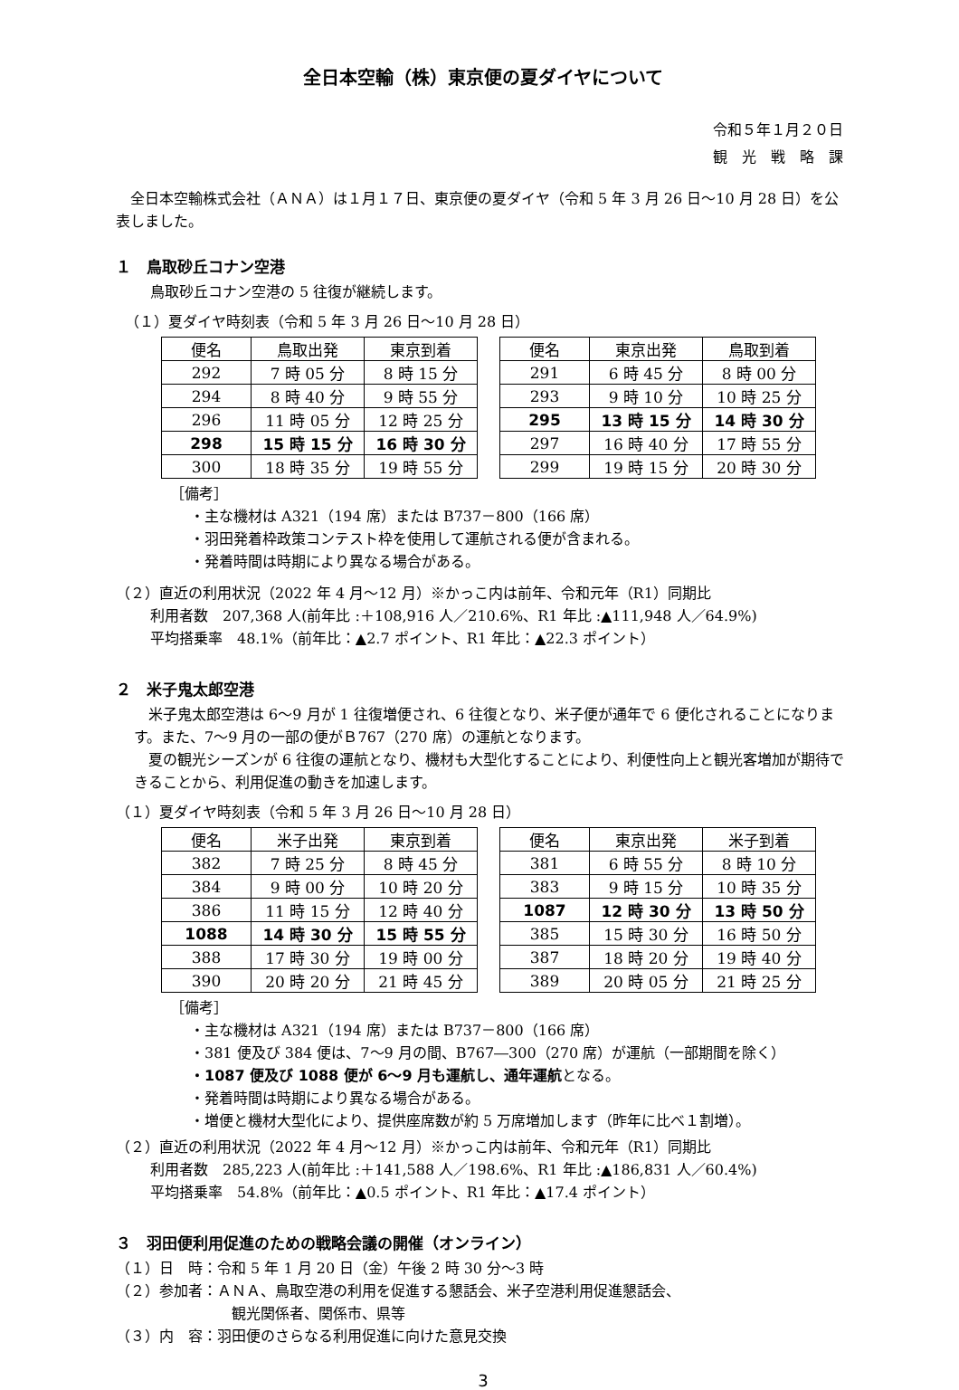全日本空輸（株）東京便の夏ダイヤについて
令和５年１月２０日
観　光　戦　略　課
　全日本空輸株式会社（ＡＮＡ）は１月１７日、東京便の夏ダイヤ（令和 5 年 3 月 26 日～10 月 28 日）を公表しました。
１　鳥取砂丘コナン空港
鳥取砂丘コナン空港の 5 往復が継続します。
（１）夏ダイヤ時刻表（令和 5 年 3 月 26 日～10 月 28 日）
| 便名 | 鳥取出発 | 東京到着 |
| --- | --- | --- |
| 292 | 7 時 05 分 | 8 時 15 分 |
| 294 | 8 時 40 分 | 9 時 55 分 |
| 296 | 11 時 05 分 | 12 時 25 分 |
| 298 | 15 時 15 分 | 16 時 30 分 |
| 300 | 18 時 35 分 | 19 時 55 分 |
| 便名 | 東京出発 | 鳥取到着 |
| --- | --- | --- |
| 291 | 6 時 45 分 | 8 時 00 分 |
| 293 | 9 時 10 分 | 10 時 25 分 |
| 295 | 13 時 15 分 | 14 時 30 分 |
| 297 | 16 時 40 分 | 17 時 55 分 |
| 299 | 19 時 15 分 | 20 時 30 分 |
［備考］
・主な機材は A321（194 席）または B737－800（166 席）
・羽田発着枠政策コンテスト枠を使用して運航される便が含まれる。
・発着時間は時期により異なる場合がある。
（２）直近の利用状況（2022 年 4 月～12 月）※かっこ内は前年、令和元年（R1）同期比
利用者数　207,368 人(前年比 :＋108,916 人／210.6%、R1 年比 :▲111,948 人／64.9%)
平均搭乗率　48.1%（前年比：▲2.7 ポイント、R1 年比：▲22.3 ポイント）
２　米子鬼太郎空港
　米子鬼太郎空港は 6～9 月が 1 往復増便され、6 往復となり、米子便が通年で 6 便化されることになります。また、7～9 月の一部の便がＢ767（270 席）の運航となります。
　夏の観光シーズンが 6 往復の運航となり、機材も大型化することにより、利便性向上と観光客増加が期待できることから、利用促進の動きを加速します。
（１）夏ダイヤ時刻表（令和 5 年 3 月 26 日～10 月 28 日）
| 便名 | 米子出発 | 東京到着 |
| --- | --- | --- |
| 382 | 7 時 25 分 | 8 時 45 分 |
| 384 | 9 時 00 分 | 10 時 20 分 |
| 386 | 11 時 15 分 | 12 時 40 分 |
| 1088 | 14 時 30 分 | 15 時 55 分 |
| 388 | 17 時 30 分 | 19 時 00 分 |
| 390 | 20 時 20 分 | 21 時 45 分 |
| 便名 | 東京出発 | 米子到着 |
| --- | --- | --- |
| 381 | 6 時 55 分 | 8 時 10 分 |
| 383 | 9 時 15 分 | 10 時 35 分 |
| 1087 | 12 時 30 分 | 13 時 50 分 |
| 385 | 15 時 30 分 | 16 時 50 分 |
| 387 | 18 時 20 分 | 19 時 40 分 |
| 389 | 20 時 05 分 | 21 時 25 分 |
［備考］
・主な機材は A321（194 席）または B737－800（166 席）
・381 便及び 384 便は、7～9 月の間、B767―300（270 席）が運航（一部期間を除く）
・1087 便及び 1088 便が 6～9 月も運航し、通年運航となる。
・発着時間は時期により異なる場合がある。
・増便と機材大型化により、提供座席数が約 5 万席増加します（昨年に比べ１割増）。
（２）直近の利用状況（2022 年 4 月～12 月）※かっこ内は前年、令和元年（R1）同期比
利用者数　285,223 人(前年比 :＋141,588 人／198.6%、R1 年比 :▲186,831 人／60.4%)
平均搭乗率　54.8%（前年比：▲0.5 ポイント、R1 年比：▲17.4 ポイント）
３　羽田便利用促進のための戦略会議の開催（オンライン）
（１）日　時：令和 5 年 1 月 20 日（金）午後 2 時 30 分～3 時
（２）参加者：ＡＮＡ、鳥取空港の利用を促進する懇話会、米子空港利用促進懇話会、
観光関係者、関係市、県等
（３）内　容：羽田便のさらなる利用促進に向けた意見交換
3